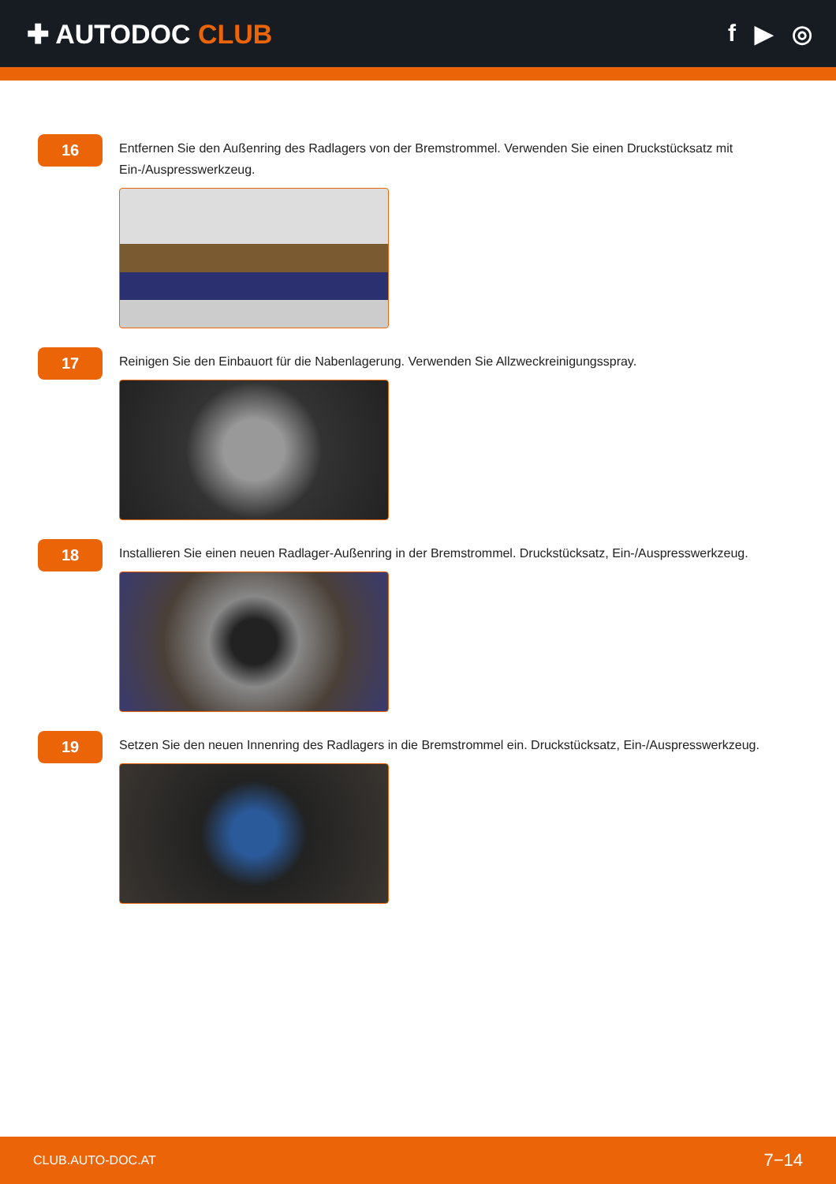✚ AUTODOC CLUB f ▶ ◎
16
Entfernen Sie den Außenring des Radlagers von der Bremstrommel. Verwenden Sie einen Druckstücksatz mit Ein-/Auspresswerkzeug.
17
Reinigen Sie den Einbauort für die Nabenlagerung. Verwenden Sie Allzweckreinigungsspray.
18
Installieren Sie einen neuen Radlager-Außenring in der Bremstrommel. Druckstücksatz, Ein-/Auspresswerkzeug.
19
Setzen Sie den neuen Innenring des Radlagers in die Bremstrommel ein. Druckstücksatz, Ein-/Auspresswerkzeug.
CLUB.AUTO-DOC.AT 7−14